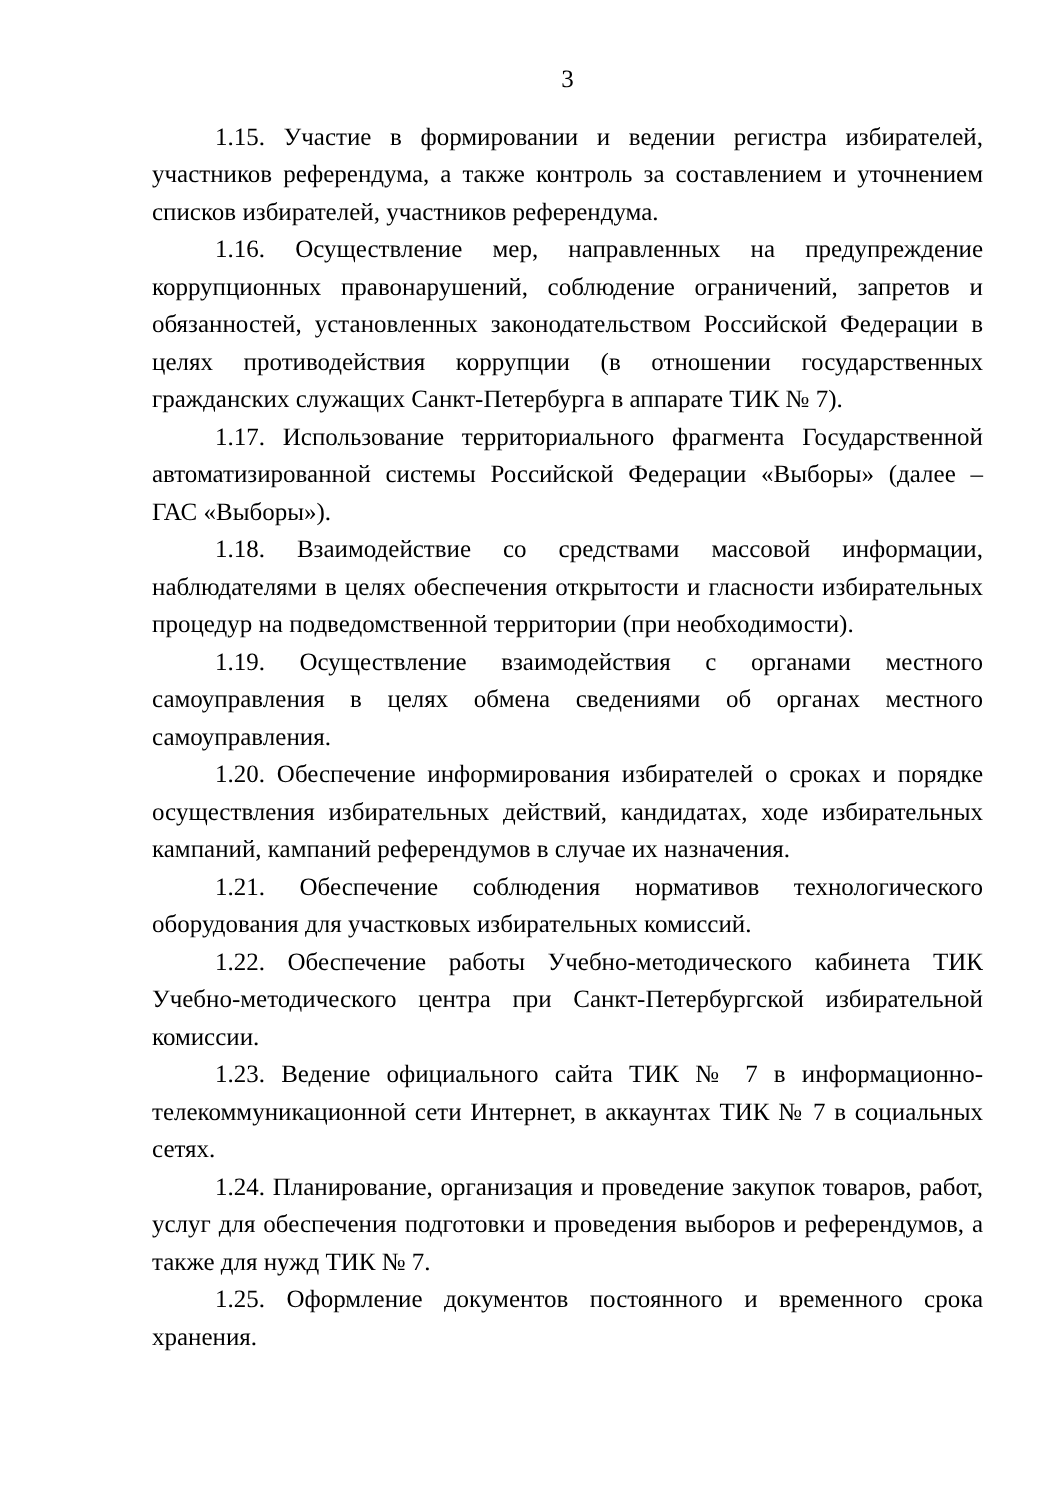3
1.15. Участие в формировании и ведении регистра избирателей, участников референдума, а также контроль за составлением и уточнением списков избирателей, участников референдума.
1.16. Осуществление мер, направленных на предупреждение коррупционных правонарушений, соблюдение ограничений, запретов и обязанностей, установленных законодательством Российской Федерации в целях противодействия коррупции (в отношении государственных гражданских служащих Санкт-Петербурга в аппарате ТИК № 7).
1.17. Использование территориального фрагмента Государственной автоматизированной системы Российской Федерации «Выборы» (далее – ГАС «Выборы»).
1.18. Взаимодействие со средствами массовой информации, наблюдателями в целях обеспечения открытости и гласности избирательных процедур на подведомственной территории (при необходимости).
1.19. Осуществление взаимодействия с органами местного самоуправления в целях обмена сведениями об органах местного самоуправления.
1.20. Обеспечение информирования избирателей о сроках и порядке осуществления избирательных действий, кандидатах, ходе избирательных кампаний, кампаний референдумов в случае их назначения.
1.21. Обеспечение соблюдения нормативов технологического оборудования для участковых избирательных комиссий.
1.22. Обеспечение работы Учебно-методического кабинета ТИК Учебно-методического центра при Санкт-Петербургской избирательной комиссии.
1.23. Ведение официального сайта ТИК № 7 в информационно-телекоммуникационной сети Интернет, в аккаунтах ТИК № 7 в социальных сетях.
1.24. Планирование, организация и проведение закупок товаров, работ, услуг для обеспечения подготовки и проведения выборов и референдумов, а также для нужд ТИК № 7.
1.25. Оформление документов постоянного и временного срока хранения.